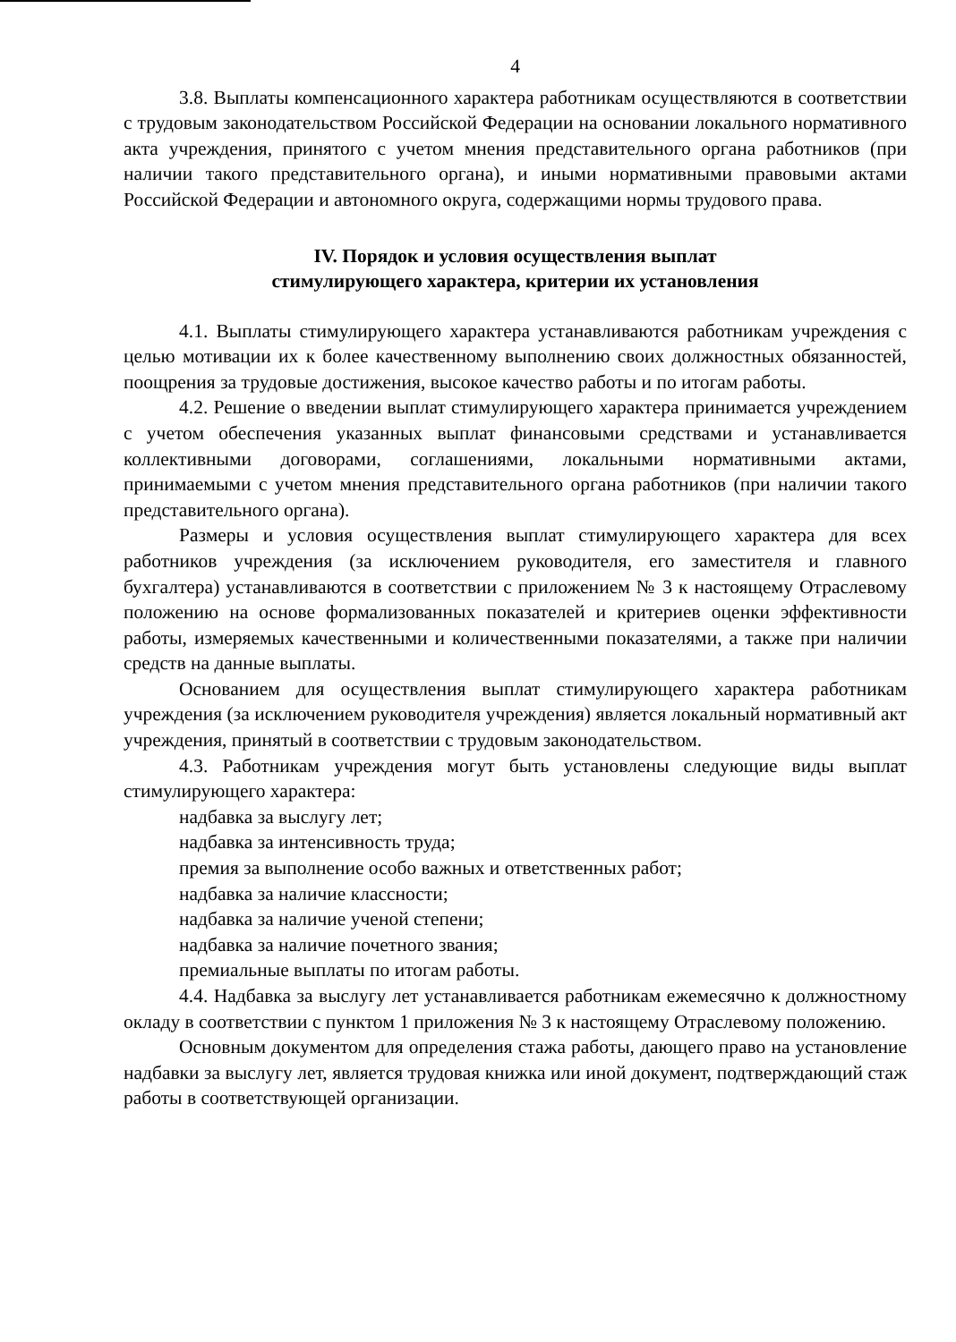4
3.8. Выплаты компенсационного характера работникам осуществляются в соответствии с трудовым законодательством Российской Федерации на основании локального нормативного акта учреждения, принятого с учетом мнения представительного органа работников (при наличии такого представительного органа), и иными нормативными правовыми актами Российской Федерации и автономного округа, содержащими нормы трудового права.
IV. Порядок и условия осуществления выплат
стимулирующего характера, критерии их установления
4.1. Выплаты стимулирующего характера устанавливаются работникам учреждения с целью мотивации их к более качественному выполнению своих должностных обязанностей, поощрения за трудовые достижения, высокое качество работы и по итогам работы.
4.2. Решение о введении выплат стимулирующего характера принимается учреждением с учетом обеспечения указанных выплат финансовыми средствами и устанавливается коллективными договорами, соглашениями, локальными нормативными актами, принимаемыми с учетом мнения представительного органа работников (при наличии такого представительного органа).
Размеры и условия осуществления выплат стимулирующего характера для всех работников учреждения (за исключением руководителя, его заместителя и главного бухгалтера) устанавливаются в соответствии с приложением № 3 к настоящему Отраслевому положению на основе формализованных показателей и критериев оценки эффективности работы, измеряемых качественными и количественными показателями, а также при наличии средств на данные выплаты.
Основанием для осуществления выплат стимулирующего характера работникам учреждения (за исключением руководителя учреждения) является локальный нормативный акт учреждения, принятый в соответствии с трудовым законодательством.
4.3. Работникам учреждения могут быть установлены следующие виды выплат стимулирующего характера:
надбавка за выслугу лет;
надбавка за интенсивность труда;
премия за выполнение особо важных и ответственных работ;
надбавка за наличие классности;
надбавка за наличие ученой степени;
надбавка за наличие почетного звания;
премиальные выплаты по итогам работы.
4.4. Надбавка за выслугу лет устанавливается работникам ежемесячно к должностному окладу в соответствии с пунктом 1 приложения № 3 к настоящему Отраслевому положению.
Основным документом для определения стажа работы, дающего право на установление надбавки за выслугу лет, является трудовая книжка или иной документ, подтверждающий стаж работы в соответствующей организации.